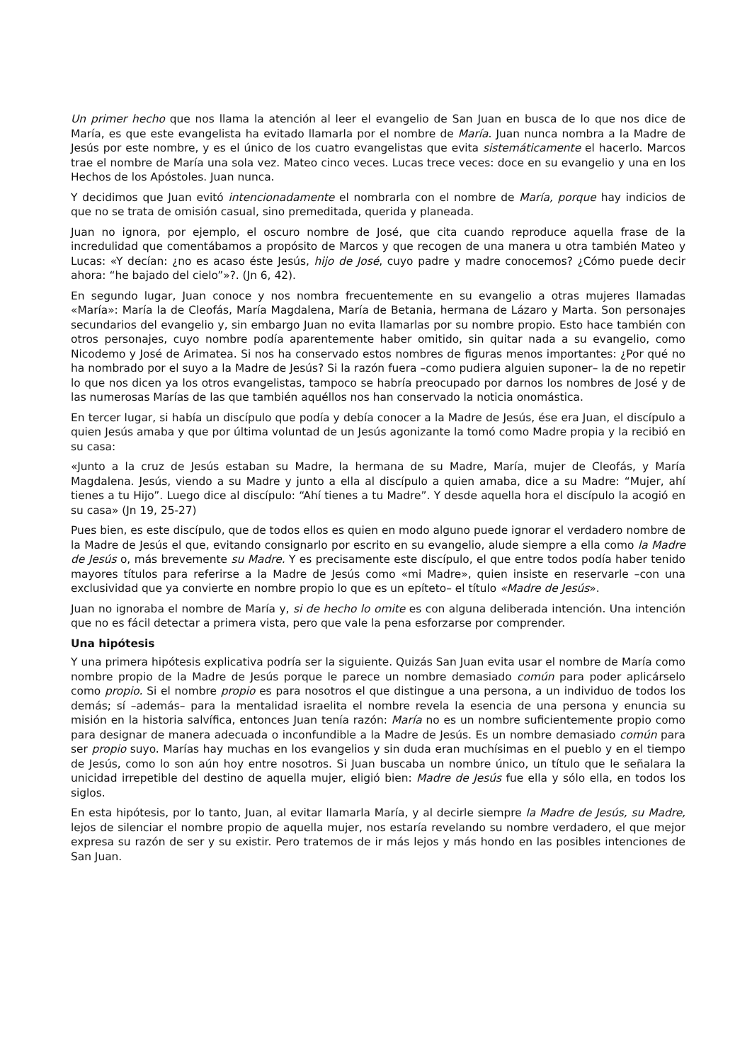Un primer hecho que nos llama la atención al leer el evangelio de San Juan en busca de lo que nos dice de María, es que este evangelista ha evitado llamarla por el nombre de María. Juan nunca nombra a la Madre de Jesús por este nombre, y es el único de los cuatro evangelistas que evita sistemáticamente el hacerlo. Marcos trae el nombre de María una sola vez. Mateo cinco veces. Lucas trece veces: doce en su evangelio y una en los Hechos de los Apóstoles. Juan nunca.
Y decidimos que Juan evitó intencionadamente el nombrarla con el nombre de María, porque hay indicios de que no se trata de omisión casual, sino premeditada, querida y planeada.
Juan no ignora, por ejemplo, el oscuro nombre de José, que cita cuando reproduce aquella frase de la incredulidad que comentábamos a propósito de Marcos y que recogen de una manera u otra también Mateo y Lucas: «Y decían: ¿no es acaso éste Jesús, hijo de José, cuyo padre y madre conocemos? ¿Cómo puede decir ahora: “he bajado del cielo”»?. (Jn 6, 42).
En segundo lugar, Juan conoce y nos nombra frecuentemente en su evangelio a otras mujeres llamadas «María»: María la de Cleofás, María Magdalena, María de Betania, hermana de Lázaro y Marta. Son personajes secundarios del evangelio y, sin embargo Juan no evita llamarlas por su nombre propio. Esto hace también con otros personajes, cuyo nombre podía aparentemente haber omitido, sin quitar nada a su evangelio, como Nicodemo y José de Arimatea. Si nos ha conservado estos nombres de figuras menos importantes: ¿Por qué no ha nombrado por el suyo a la Madre de Jesús? Si la razón fuera –como pudiera alguien suponer– la de no repetir lo que nos dicen ya los otros evangelistas, tampoco se habría preocupado por darnos los nombres de José y de las numerosas Marías de las que también aquéllos nos han conservado la noticia onomástica.
En tercer lugar, si había un discípulo que podía y debía conocer a la Madre de Jesús, ése era Juan, el discípulo a quien Jesús amaba y que por última voluntad de un Jesús agonizante la tomó como Madre propia y la recibió en su casa:
«Junto a la cruz de Jesús estaban su Madre, la hermana de su Madre, María, mujer de Cleofás, y María Magdalena. Jesús, viendo a su Madre y junto a ella al discípulo a quien amaba, dice a su Madre: “Mujer, ahí tienes a tu Hijo”. Luego dice al discípulo: “Ahí tienes a tu Madre”. Y desde aquella hora el discípulo la acogió en su casa» (Jn 19, 25-27)
Pues bien, es este discípulo, que de todos ellos es quien en modo alguno puede ignorar el verdadero nombre de la Madre de Jesús el que, evitando consignarlo por escrito en su evangelio, alude siempre a ella como la Madre de Jesús o, más brevemente su Madre. Y es precisamente este discípulo, el que entre todos podía haber tenido mayores títulos para referirse a la Madre de Jesús como «mi Madre», quien insiste en reservarle –con una exclusividad que ya convierte en nombre propio lo que es un epíteto– el título «Madre de Jesús».
Juan no ignoraba el nombre de María y, si de hecho lo omite es con alguna deliberada intención. Una intención que no es fácil detectar a primera vista, pero que vale la pena esforzarse por comprender.
Una hipótesis
Y una primera hipótesis explicativa podría ser la siguiente. Quizás San Juan evita usar el nombre de María como nombre propio de la Madre de Jesús porque le parece un nombre demasiado común para poder aplicárselo como propio. Si el nombre propio es para nosotros el que distingue a una persona, a un individuo de todos los demás; sí –además– para la mentalidad israelita el nombre revela la esencia de una persona y enuncia su misión en la historia salvífica, entonces Juan tenía razón: María no es un nombre suficientemente propio como para designar de manera adecuada o inconfundible a la Madre de Jesús. Es un nombre demasiado común para ser propio suyo. Marías hay muchas en los evangelios y sin duda eran muchísimas en el pueblo y en el tiempo de Jesús, como lo son aún hoy entre nosotros. Si Juan buscaba un nombre único, un título que le señalara la unicidad irrepetible del destino de aquella mujer, eligió bien: Madre de Jesús fue ella y sólo ella, en todos los siglos.
En esta hipótesis, por lo tanto, Juan, al evitar llamarla María, y al decirle siempre la Madre de Jesús, su Madre, lejos de silenciar el nombre propio de aquella mujer, nos estaría revelando su nombre verdadero, el que mejor expresa su razón de ser y su existir. Pero tratemos de ir más lejos y más hondo en las posibles intenciones de San Juan.